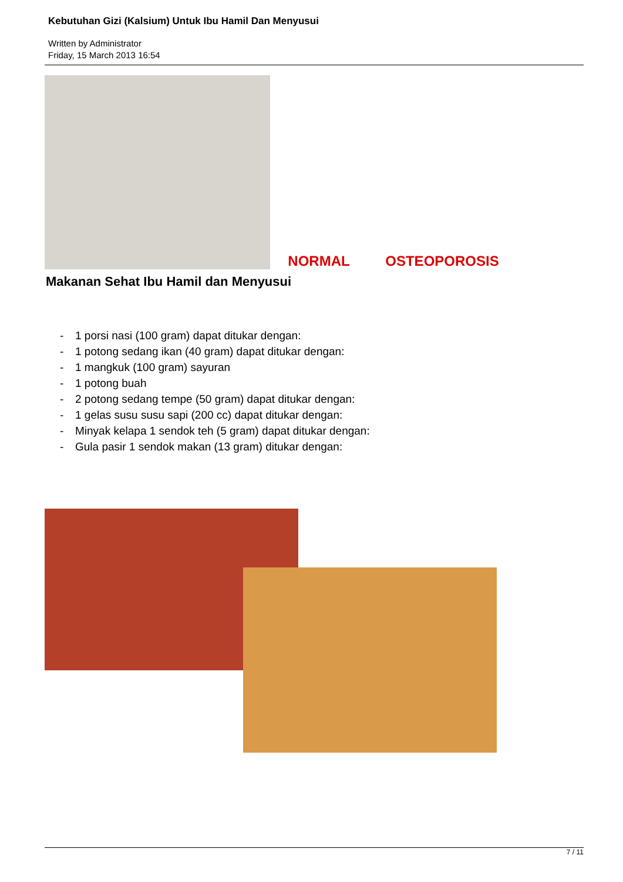Kebutuhan Gizi (Kalsium) Untuk Ibu Hamil Dan Menyusui
Written by Administrator
Friday, 15 March 2013 16:54
NORMAL
OSTEOPOROSIS
Makanan Sehat Ibu Hamil dan Menyusui
- 1 porsi nasi (100 gram) dapat ditukar dengan:
- 1 potong sedang ikan (40 gram) dapat ditukar dengan:
- 1 mangkuk (100 gram) sayuran
- 1 potong buah
- 2 potong sedang tempe (50 gram) dapat ditukar dengan:
- 1 gelas susu susu sapi (200 cc) dapat ditukar dengan:
- Minyak kelapa 1 sendok teh (5 gram) dapat ditukar dengan:
- Gula pasir 1 sendok makan (13 gram) ditukar dengan:
7 / 11